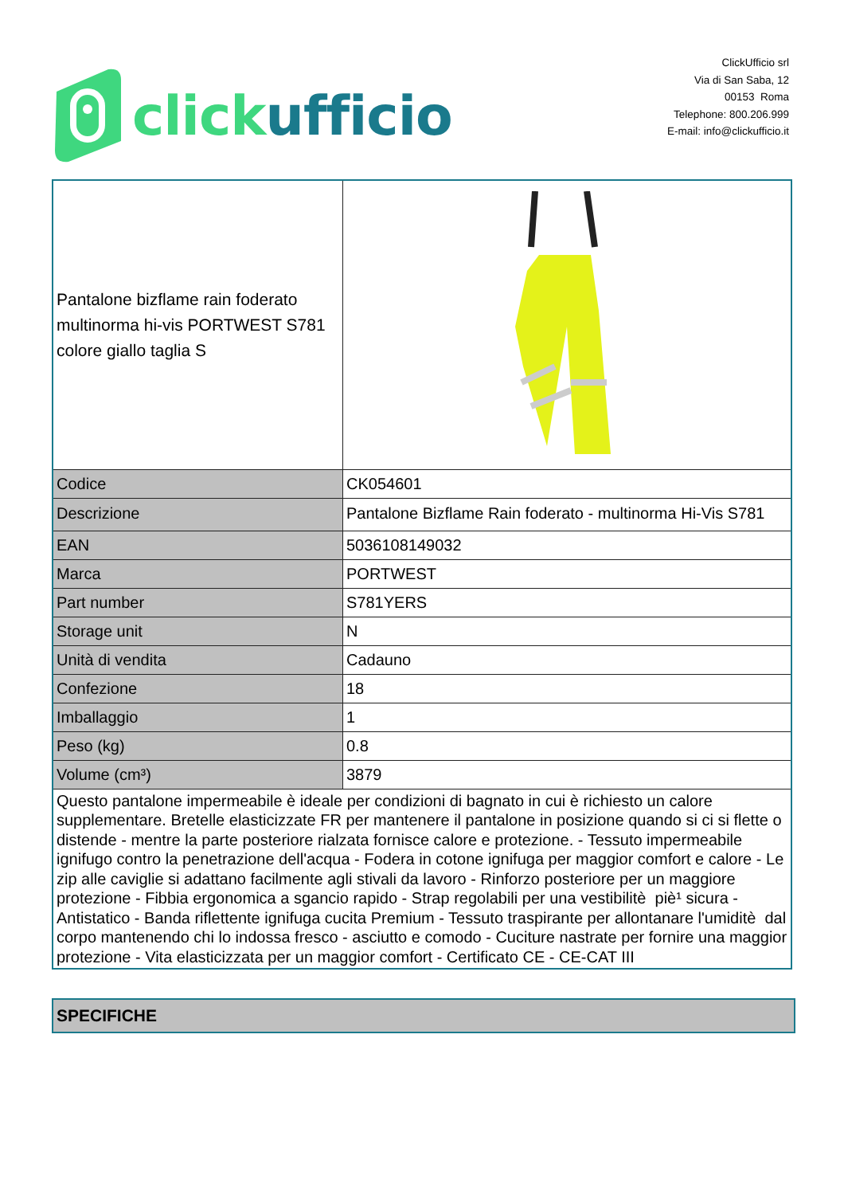click ufficio
ClickUfficio srl
Via di San Saba, 12
00153 Roma
Telephone: 800.206.999
E-mail: info@clickufficio.it
| Pantalone bizflame rain foderato multinorma hi-vis PORTWEST S781 colore giallo taglia S | |
| Codice | CK054601 |
| Descrizione | Pantalone Bizflame Rain foderato - multinorma Hi-Vis S781 |
| EAN | 5036108149032 |
| Marca | PORTWEST |
| Part number | S781YERS |
| Storage unit | N |
| Unità di vendita | Cadauno |
| Confezione | 18 |
| Imballaggio | 1 |
| Peso (kg) | 0.8 |
| Volume (cm³) | 3879 |
| Questo pantalone impermeabile è ideale per condizioni di bagnato in cui è richiesto un calore supplementare. Bretelle elasticizzate FR per mantenere il pantalone in posizione quando si ci si flette o distende - mentre la parte posteriore rialzata fornisce calore e protezione. - Tessuto impermeabile ignifugo contro la penetrazione dell'acqua - Fodera in cotone ignifuga per maggior comfort e calore - Le zip alle caviglie si adattano facilmente agli stivali da lavoro - Rinforzo posteriore per un maggiore protezione - Fibbia ergonomica a sgancio rapido - Strap regolabili per una vestibilitè piè¹ sicura - Antistatico - Banda riflettente ignifuga cucita Premium - Tessuto traspirante per allontanare l'umiditè dal corpo mantenendo chi lo indossa fresco - asciutto e comodo - Cuciture nastrate per fornire una maggior protezione - Vita elasticizzata per un maggior comfort - Certificato CE - CE-CAT III | |
SPECIFICHE